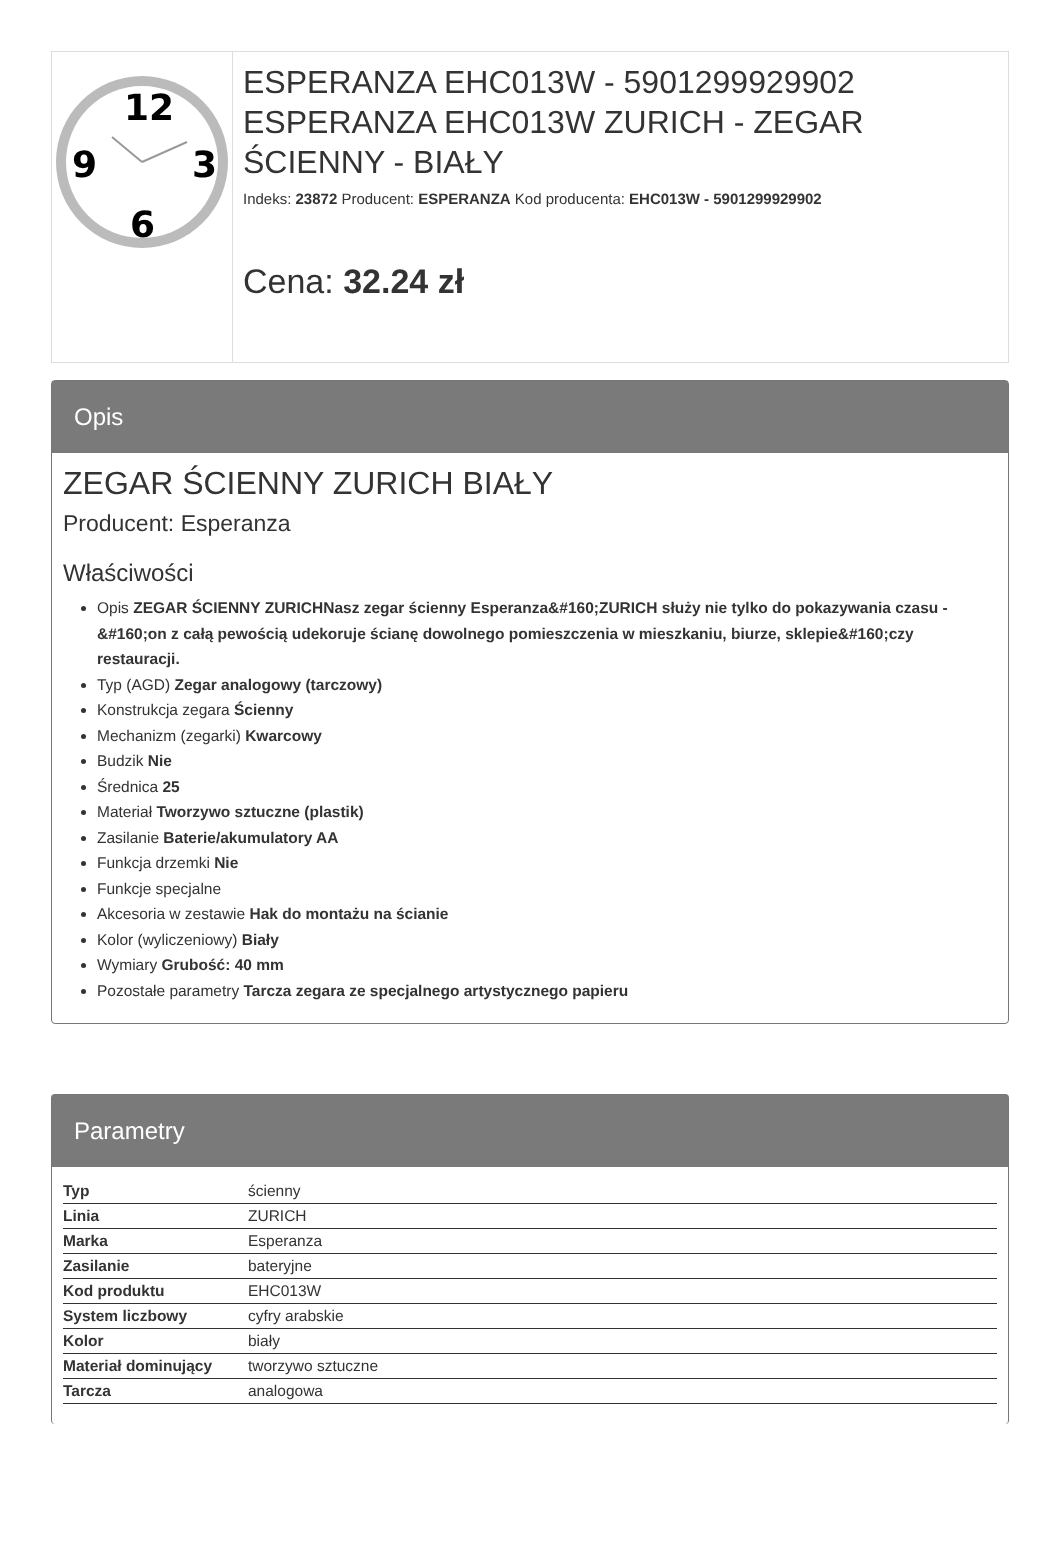12
9
3
6
ESPERANZA EHC013W - 5901299929902 ESPERANZA EHC013W ZURICH - ZEGAR ŚCIENNY - BIAŁY
Indeks: 23872 Producent: ESPERANZA Kod producenta: EHC013W - 5901299929902
Cena: 32.24 zł
Opis
ZEGAR ŚCIENNY ZURICH BIAŁY
Producent: Esperanza
Właściwości
Opis ZEGAR ŚCIENNY ZURICHNasz zegar ścienny Esperanza&#160;ZURICH służy nie tylko do pokazywania czasu -&#160;on z całą pewością udekoruje ścianę dowolnego pomieszczenia w mieszkaniu, biurze, sklepie&#160;czy restauracji.
Typ (AGD) Zegar analogowy (tarczowy)
Konstrukcja zegara Ścienny
Mechanizm (zegarki) Kwarcowy
Budzik Nie
Średnica 25
Materiał Tworzywo sztuczne (plastik)
Zasilanie Baterie/akumulatory AA
Funkcja drzemki Nie
Funkcje specjalne
Akcesoria w zestawie Hak do montażu na ścianie
Kolor (wyliczeniowy) Biały
Wymiary Grubość: 40 mm
Pozostałe parametry Tarcza zegara ze specjalnego artystycznego papieru
Parametry
| Typ | ścienny |
| Linia | ZURICH |
| Marka | Esperanza |
| Zasilanie | bateryjne |
| Kod produktu | EHC013W |
| System liczbowy | cyfry arabskie |
| Kolor | biały |
| Materiał dominujący | tworzywo sztuczne |
| Tarcza | analogowa |